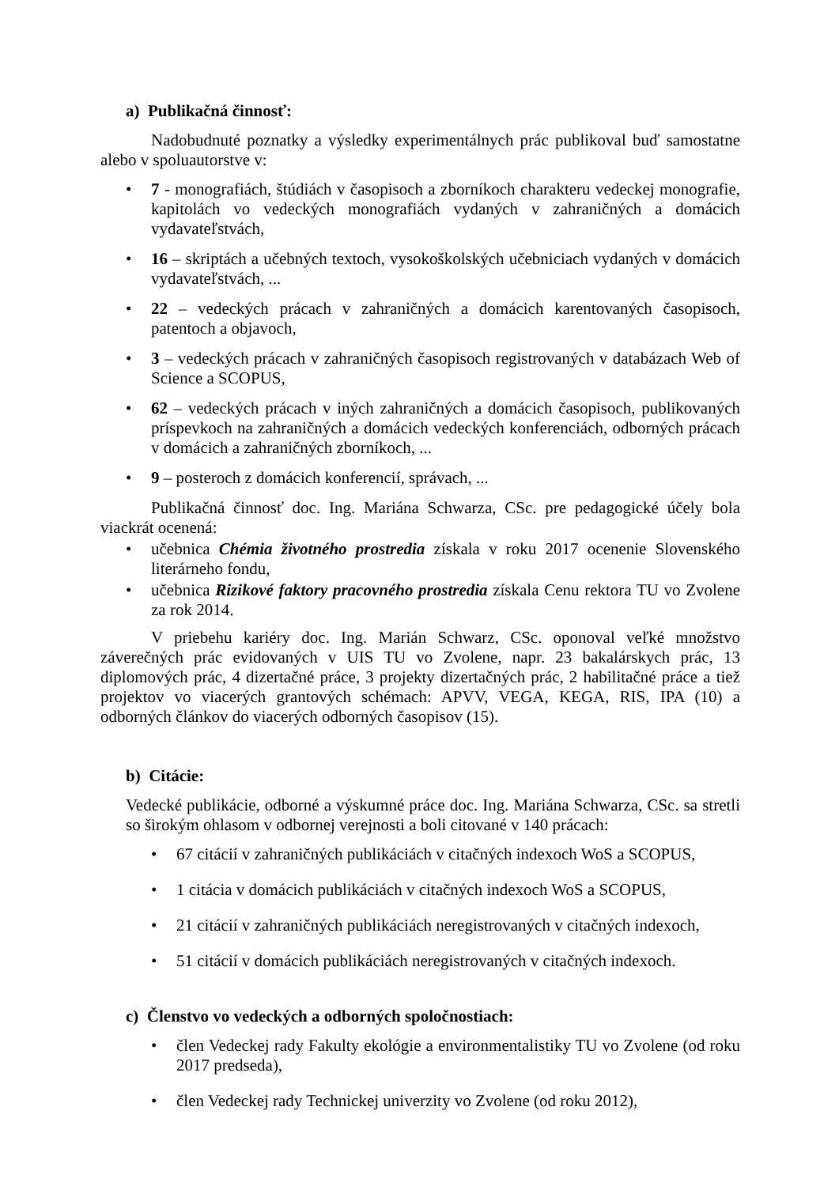a) Publikačná činnosť:
Nadobudnuté poznatky a výsledky experimentálnych prác publikoval buď samostatne alebo v spoluautorstve v:
• 7 - monografiách, štúdiách v časopisoch a zborníkoch charakteru vedeckej monografie, kapitolách vo vedeckých monografiách vydaných v zahraničných a domácich vydavateľstvách,
• 16 – skriptách a učebných textoch, vysokoškolských učebniciach vydaných v domácich vydavateľstvách, ...
• 22 – vedeckých prácach v zahraničných a domácich karentovaných časopisoch, patentoch a objavoch,
• 3 – vedeckých prácach v zahraničných časopisoch registrovaných v databázach Web of Science a SCOPUS,
• 62 – vedeckých prácach v iných zahraničných a domácich časopisoch, publikovaných príspevkoch na zahraničných a domácich vedeckých konferenciách, odborných prácach v domácich a zahraničných zborníkoch, ...
• 9 – posteroch z domácich konferencií, správach, ...
Publikačná činnosť doc. Ing. Mariána Schwarza, CSc. pre pedagogické účely bola viackrát ocenená:
• učebnica Chémia životného prostredia získala v roku 2017 ocenenie Slovenského literárneho fondu,
• učebnica Rizikové faktory pracovného prostredia získala Cenu rektora TU vo Zvolene za rok 2014.
V priebehu kariéry doc. Ing. Marián Schwarz, CSc. oponoval veľké množstvo záverečných prác evidovaných v UIS TU vo Zvolene, napr. 23 bakalárskych prác, 13 diplomových prác, 4 dizertačné práce, 3 projekty dizertačných prác, 2 habilitačné práce a tiež projektov vo viacerých grantových schémach: APVV, VEGA, KEGA, RIS, IPA (10) a odborných článkov do viacerých odborných časopisov (15).
b) Citácie:
Vedecké publikácie, odborné a výskumné práce doc. Ing. Mariána Schwarza, CSc. sa stretli so širokým ohlasom v odbornej verejnosti a boli citované v 140 prácach:
• 67 citácií v zahraničných publikáciách v citačných indexoch WoS a SCOPUS,
• 1 citácia v domácich publikáciách v citačných indexoch WoS a SCOPUS,
• 21 citácií v zahraničných publikáciách neregistrovaných v citačných indexoch,
• 51 citácií v domácich publikáciách neregistrovaných v citačných indexoch.
c) Členstvo vo vedeckých a odborných spoločnostiach:
• člen Vedeckej rady Fakulty ekológie a environmentalistiky TU vo Zvolene (od roku 2017 predseda),
• člen Vedeckej rady Technickej univerzity vo Zvolene (od roku 2012),